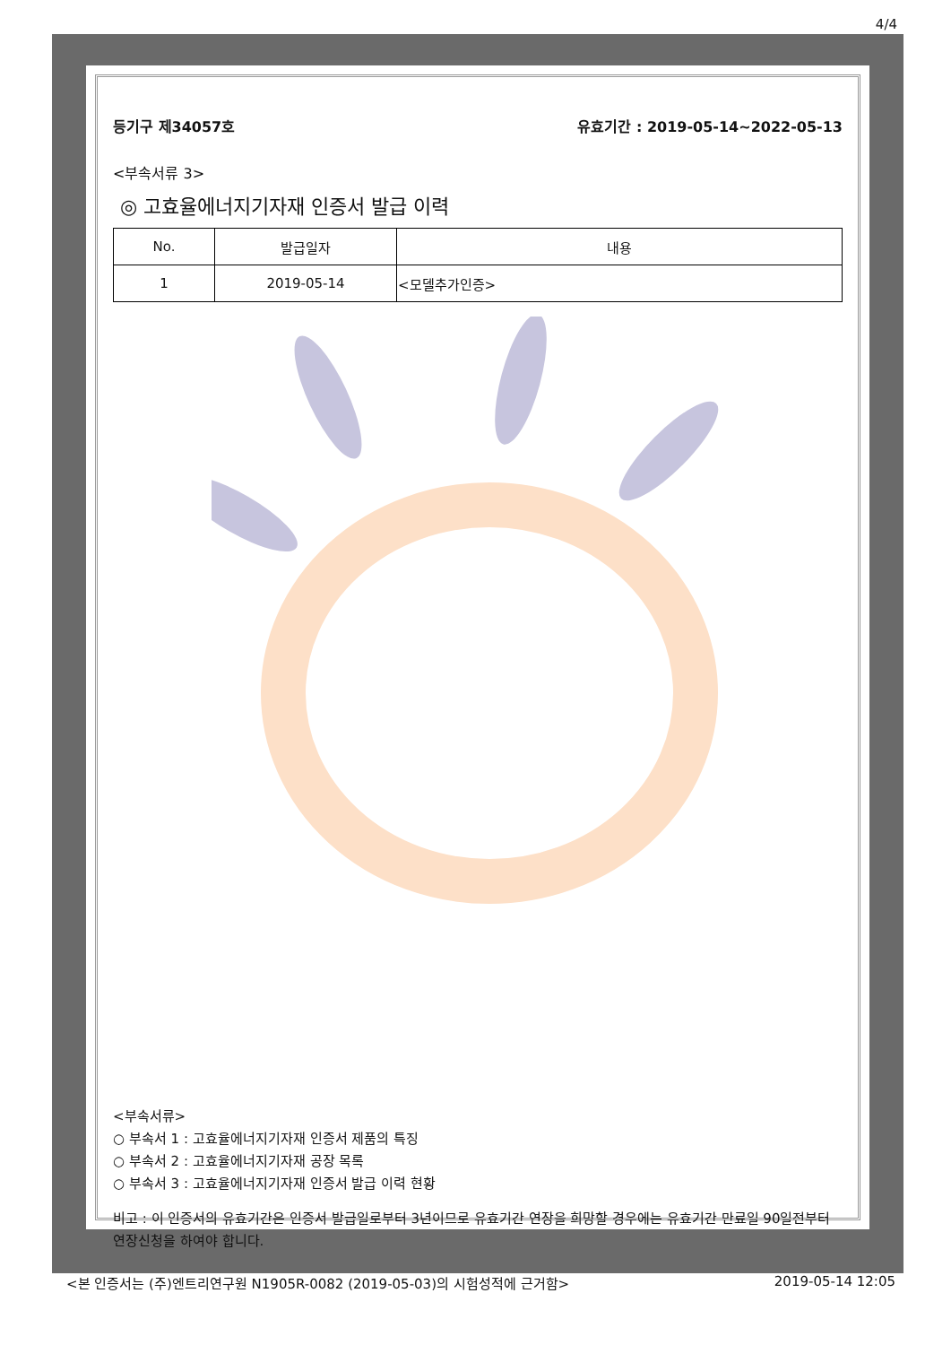4/4
등기구 제34057호 유효기간 : 2019-05-14~2022-05-13
<부속서류 3>
◎ 고효율에너지기자재 인증서 발급 이력
| No. | 발급일자 | 내용 |
| --- | --- | --- |
| 1 | 2019-05-14 | <모델추가인증> |
<부속서류>
○ 부속서 1 : 고효율에너지기자재 인증서 제품의 특징
○ 부속서 2 : 고효율에너지기자재 공장 목록
○ 부속서 3 : 고효율에너지기자재 인증서 발급 이력 현황
비고 : 이 인증서의 유효기간은 인증서 발급일로부터 3년이므로 유효기간 연장을 희망할 경우에는 유효기간 만료일 90일전부터 연장신청을 하여야 합니다.
<본 인증서는 (주)엔트리연구원 N1905R-0082 (2019-05-03)의 시험성적에 근거함> 2019-05-14 12:05